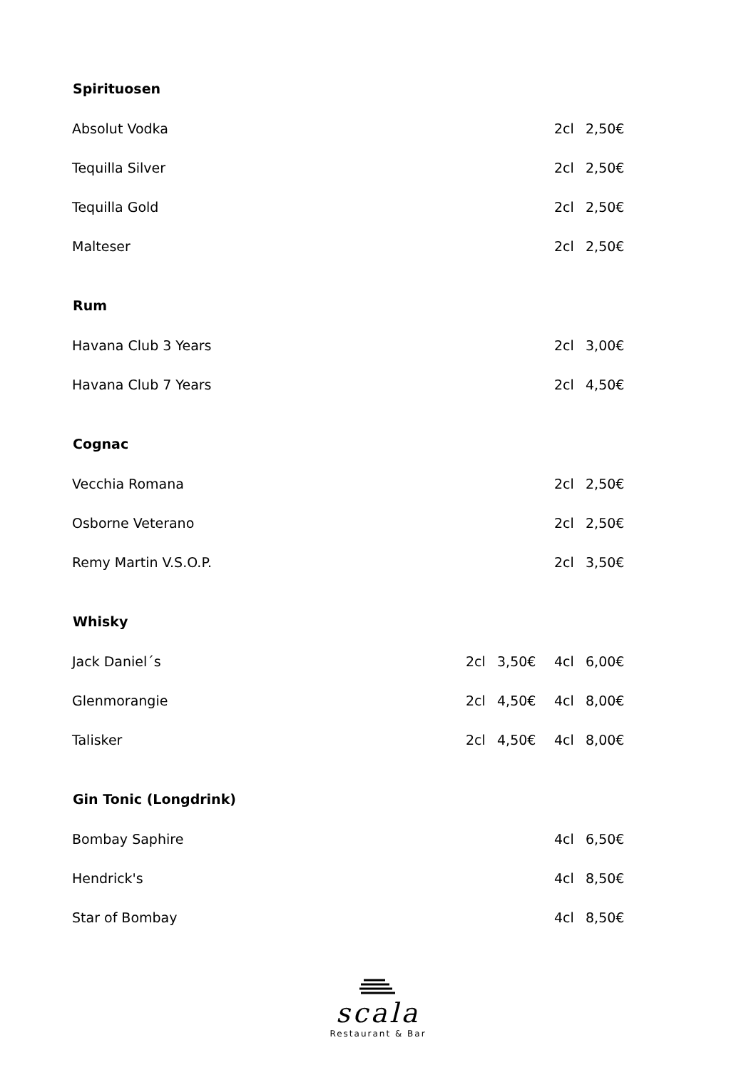| Spirituosen | | | | |
| --- | --- | --- | --- | --- |
| Absolut Vodka | | | 2cl | 2,50€ |
| Tequilla Silver | | | 2cl | 2,50€ |
| Tequilla Gold | | | 2cl | 2,50€ |
| Malteser | | | 2cl | 2,50€ |
| Rum | | | | |
| Havana Club 3 Years | | | 2cl | 3,00€ |
| Havana Club 7 Years | | | 2cl | 4,50€ |
| Cognac | | | | |
| Vecchia Romana | | | 2cl | 2,50€ |
| Osborne Veterano | | | 2cl | 2,50€ |
| Remy Martin V.S.O.P. | | | 2cl | 3,50€ |
| Whisky | | | | |
| Jack Daniel´s | 2cl | 3,50€ | 4cl | 6,00€ |
| Glenmorangie | 2cl | 4,50€ | 4cl | 8,00€ |
| Talisker | 2cl | 4,50€ | 4cl | 8,00€ |
| Gin Tonic (Longdrink) | | | | |
| Bombay Saphire | | | 4cl | 6,50€ |
| Hendrick's | | | 4cl | 8,50€ |
| Star of Bombay | | | 4cl | 8,50€ |
scala
Restaurant & Bar